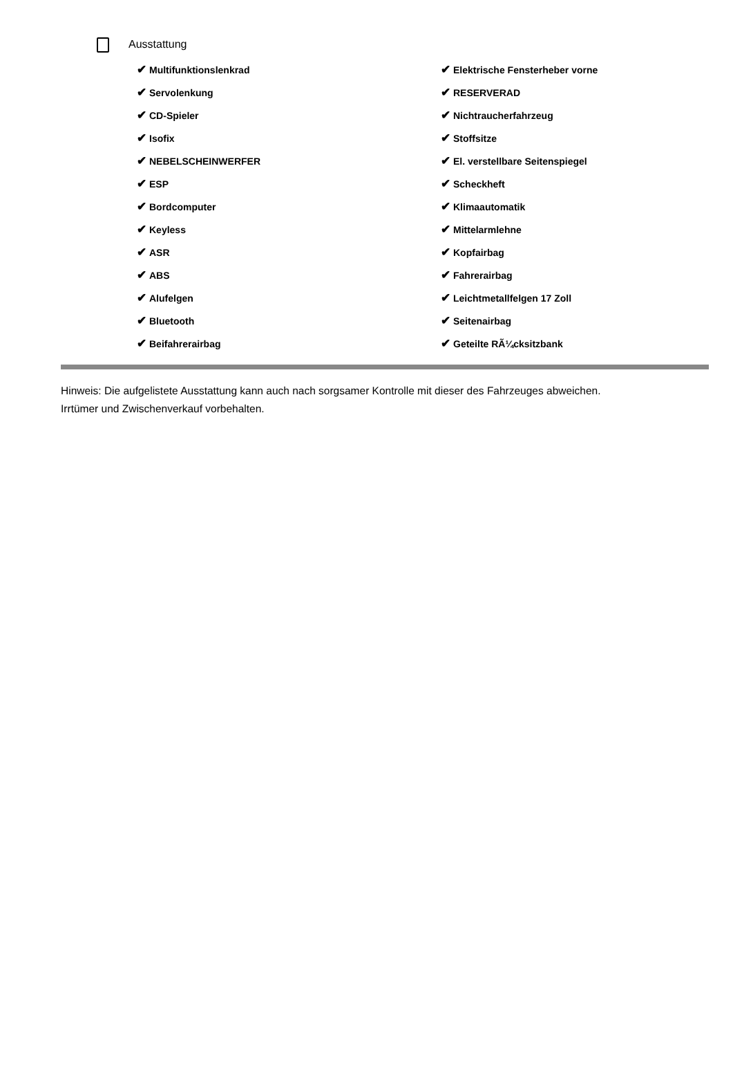Ausstattung
✔ Multifunktionslenkrad
✔ Servolenkung
✔ CD-Spieler
✔ Isofix
✔ NEBELSCHEINWERFER
✔ ESP
✔ Bordcomputer
✔ Keyless
✔ ASR
✔ ABS
✔ Alufelgen
✔ Bluetooth
✔ Beifahrerairbag
✔ Elektrische Fensterheber vorne
✔ RESERVERAD
✔ Nichtraucherfahrzeug
✔ Stoffsitze
✔ El. verstellbare Seitenspiegel
✔ Scheckheft
✔ Klimaautomatik
✔ Mittelarmlehne
✔ Kopfairbag
✔ Fahrerairbag
✔ Leichtmetallfelgen 17 Zoll
✔ Seitenairbag
✔ Geteilte RÃ¼cksitzbank
Hinweis: Die aufgelistete Ausstattung kann auch nach sorgsamer Kontrolle mit dieser des Fahrzeuges abweichen. Irrtümer und Zwischenverkauf vorbehalten.